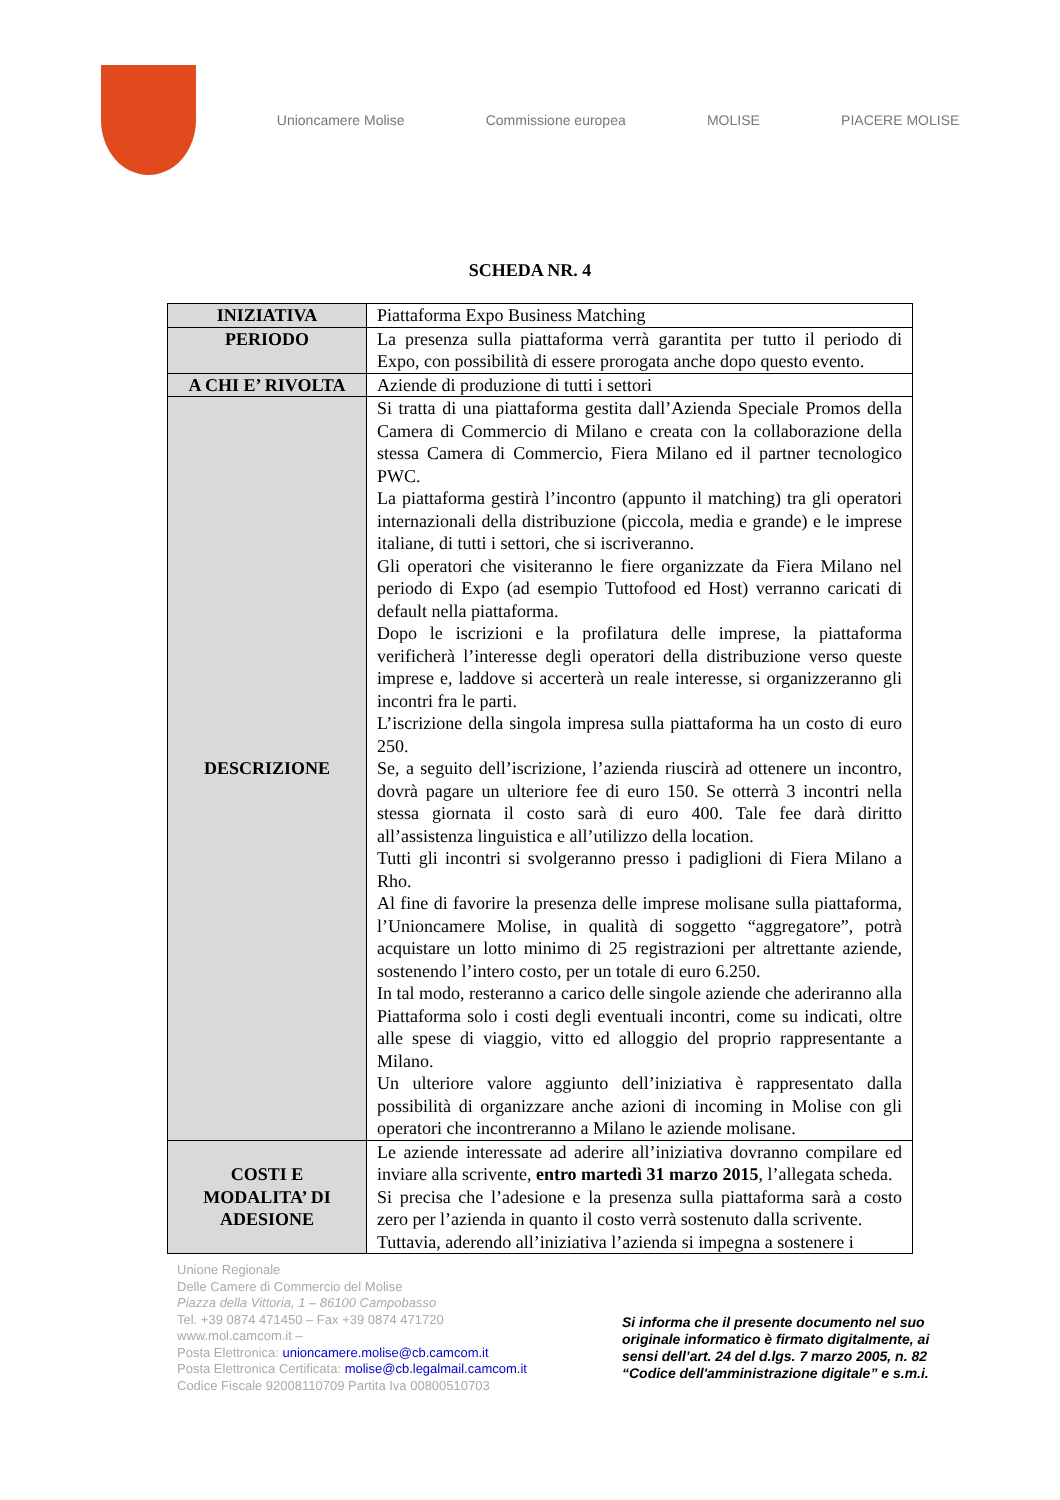Unioncamere Molise Commissione europea MOLISE PIACERE MOLISE
SCHEDA NR. 4
| INIZIATIVA | Piattaforma Expo Business Matching |
| PERIODO | La presenza sulla piattaforma verrà garantita per tutto il periodo di Expo, con possibilità di essere prorogata anche dopo questo evento. |
| A CHI E’ RIVOLTA | Aziende di produzione di tutti i settori |
| DESCRIZIONE | Si tratta di una piattaforma gestita dall’Azienda Speciale Promos della Camera di Commercio di Milano e creata con la collaborazione della stessa Camera di Commercio, Fiera Milano ed il partner tecnologico PWC. La piattaforma gestirà l’incontro (appunto il matching) tra gli operatori internazionali della distribuzione (piccola, media e grande) e le imprese italiane, di tutti i settori, che si iscriveranno. Gli operatori che visiteranno le fiere organizzate da Fiera Milano nel periodo di Expo (ad esempio Tuttofood ed Host) verranno caricati di default nella piattaforma. Dopo le iscrizioni e la profilatura delle imprese, la piattaforma verificherà l’interesse degli operatori della distribuzione verso queste imprese e, laddove si accerterà un reale interesse, si organizzeranno gli incontri fra le parti. L’iscrizione della singola impresa sulla piattaforma ha un costo di euro 250. Se, a seguito dell’iscrizione, l’azienda riuscirà ad ottenere un incontro, dovrà pagare un ulteriore fee di euro 150. Se otterrà 3 incontri nella stessa giornata il costo sarà di euro 400. Tale fee darà diritto all’assistenza linguistica e all’utilizzo della location. Tutti gli incontri si svolgeranno presso i padiglioni di Fiera Milano a Rho. Al fine di favorire la presenza delle imprese molisane sulla piattaforma, l’Unioncamere Molise, in qualità di soggetto “aggregatore”, potrà acquistare un lotto minimo di 25 registrazioni per altrettante aziende, sostenendo l’intero costo, per un totale di euro 6.250. In tal modo, resteranno a carico delle singole aziende che aderiranno alla Piattaforma solo i costi degli eventuali incontri, come su indicati, oltre alle spese di viaggio, vitto ed alloggio del proprio rappresentante a Milano. Un ulteriore valore aggiunto dell’iniziativa è rappresentato dalla possibilità di organizzare anche azioni di incoming in Molise con gli operatori che incontreranno a Milano le aziende molisane. |
| COSTI E MODALITA’ DI ADESIONE | Le aziende interessate ad aderire all’iniziativa dovranno compilare ed inviare alla scrivente, entro martedì 31 marzo 2015 , l’allegata scheda. Si precisa che l’adesione e la presenza sulla piattaforma sarà a costo zero per l’azienda in quanto il costo verrà sostenuto dalla scrivente. Tuttavia, aderendo all’iniziativa l’azienda si impegna a sostenere i |
Unione Regionale
Delle Camere di Commercio del Molise
Piazza della Vittoria, 1 – 86100 Campobasso
Tel. +39 0874 471450 – Fax +39 0874 471720
www.mol.camcom.it –
Posta Elettronica: unioncamere.molise@cb.camcom.it
Posta Elettronica Certificata: molise@cb.legalmail.camcom.it
Codice Fiscale 92008110709 Partita Iva 00800510703
Si informa che il presente documento nel suo originale informatico è firmato digitalmente, ai sensi dell’art. 24 del d.lgs. 7 marzo 2005, n. 82 “Codice dell'amministrazione digitale” e s.m.i.